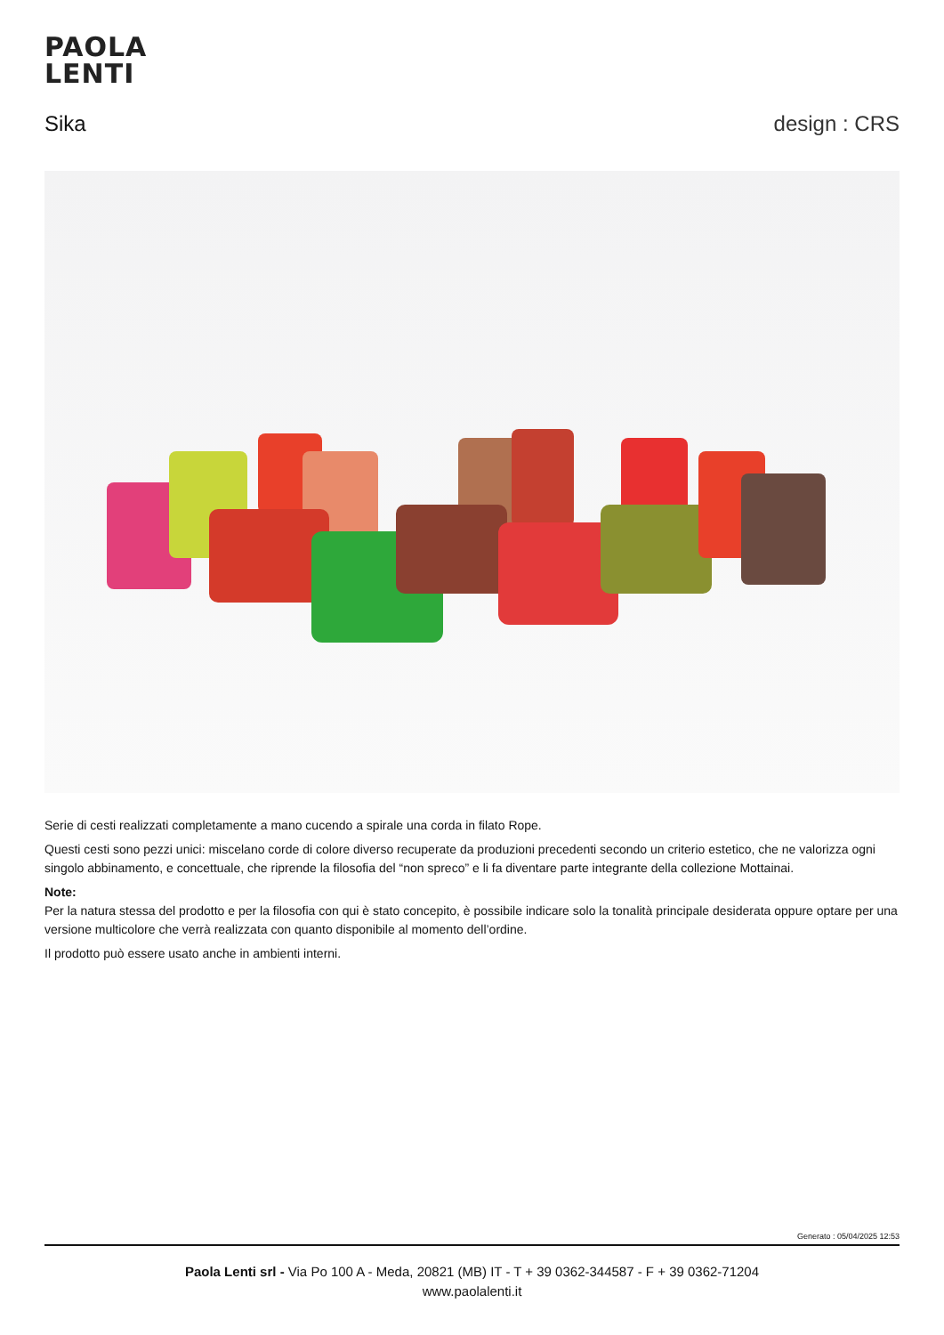PAOLA
LENTI
Sika design : CRS
Serie di cesti realizzati completamente a mano cucendo a spirale una corda in filato Rope.
Questi cesti sono pezzi unici: miscelano corde di colore diverso recuperate da produzioni precedenti secondo un criterio estetico, che ne valorizza ogni singolo abbinamento, e concettuale, che riprende la filosofia del “non spreco” e li fa diventare parte integrante della collezione Mottainai.
Note:
Per la natura stessa del prodotto e per la filosofia con qui è stato concepito, è possibile indicare solo la tonalità principale desiderata oppure optare per una versione multicolore che verrà realizzata con quanto disponibile al momento dell’ordine.
Il prodotto può essere usato anche in ambienti interni.
Generato : 05/04/2025 12:53
Paola Lenti srl - Via Po 100 A - Meda, 20821 (MB) IT - T + 39 0362-344587 - F + 39 0362-71204
www.paolalenti.it